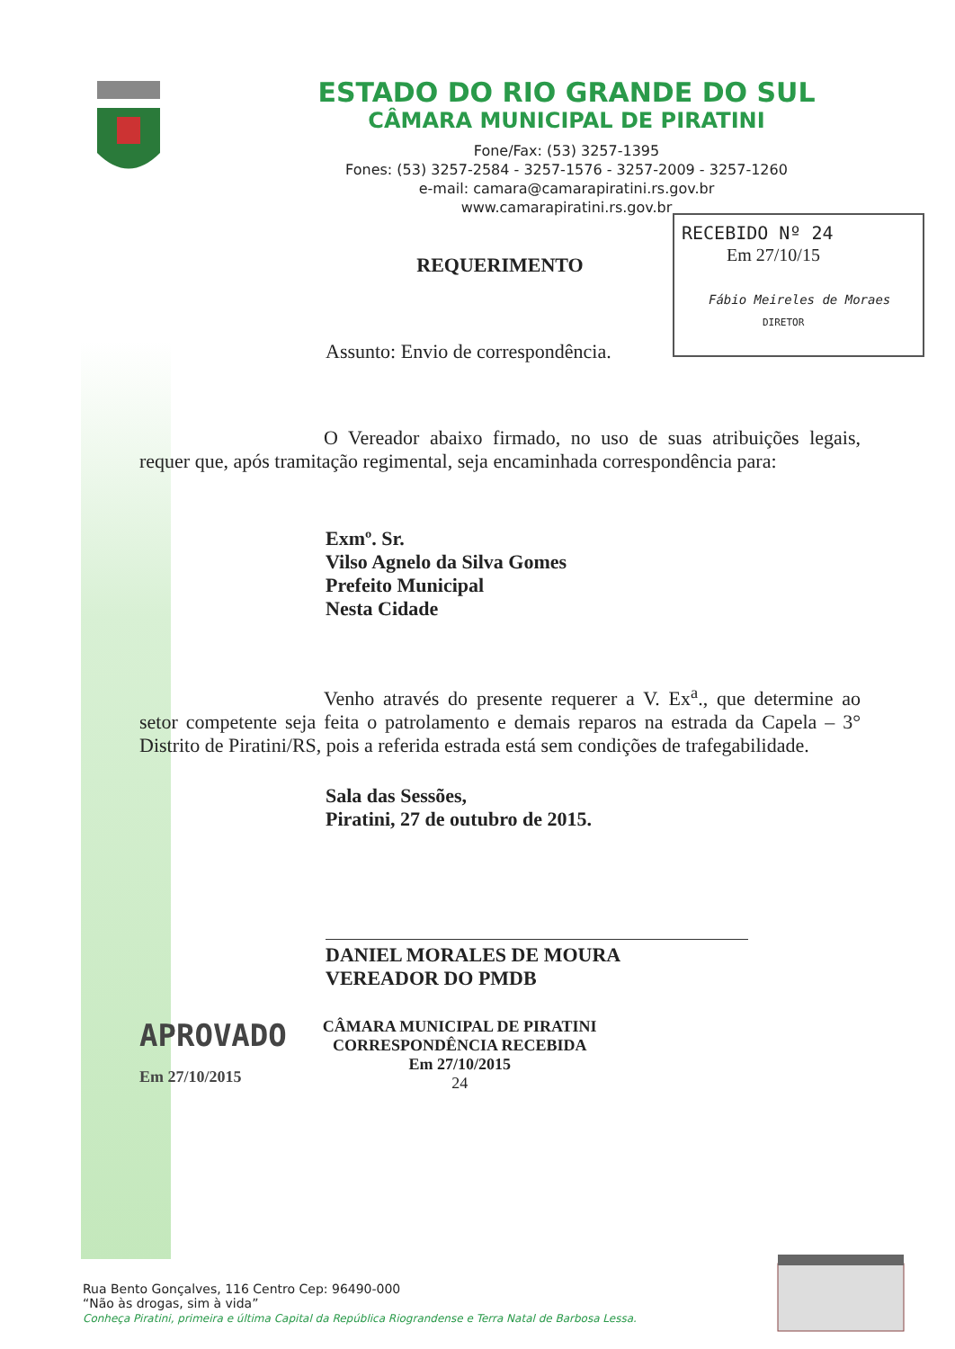ESTADO DO RIO GRANDE DO SUL
CÂMARA MUNICIPAL DE PIRATINI
Fone/Fax: (53) 3257-1395
Fones: (53) 3257-2584 - 3257-1576 - 3257-2009 - 3257-1260
e-mail: camara@camarapiratini.rs.gov.br
www.camarapiratini.rs.gov.br
RECEBIDO Nº 24
Em 27/10/15
Fábio Meireles de Moraes
DIRETOR
REQUERIMENTO
Assunto: Envio de correspondência.
O Vereador abaixo firmado, no uso de suas atribuições legais, requer que, após tramitação regimental, seja encaminhada correspondência para:
Exmº. Sr.
Vilso Agnelo da Silva Gomes
Prefeito Municipal
Nesta Cidade
Venho através do presente requerer a V. Ex<sup>a</sup>., que determine ao setor competente seja feita o patrolamento e demais reparos na estrada da Capela – 3° Distrito de Piratini/RS, pois a referida estrada está sem condições de trafegabilidade.
Sala das Sessões,
Piratini, 27 de outubro de 2015.
DANIEL MORALES DE MOURA
VEREADOR DO PMDB
APROVADO
Em 27/10/2015
CÂMARA MUNICIPAL DE PIRATINI
CORRESPONDÊNCIA RECEBIDA
Em 27/10/2015
24
Rua Bento Gonçalves, 116 Centro Cep: 96490-000
“Não às drogas, sim à vida”
Conheça Piratini, primeira e última Capital da República Riograndense e Terra Natal de Barbosa Lessa.